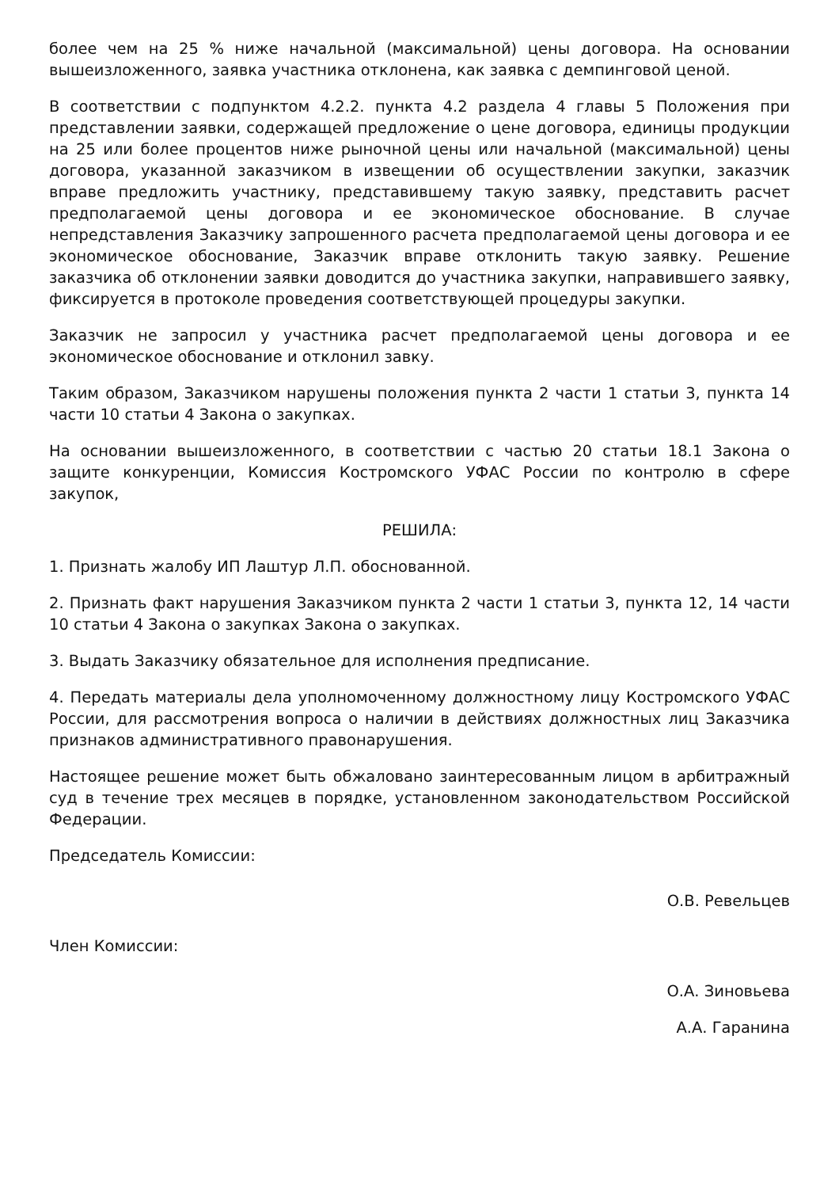более чем на 25 % ниже начальной (максимальной) цены договора. На основании вышеизложенного, заявка участника отклонена, как заявка с демпинговой ценой.
В соответствии с подпунктом 4.2.2. пункта 4.2 раздела 4 главы 5 Положения при представлении заявки, содержащей предложение о цене договора, единицы продукции на 25 или более процентов ниже рыночной цены или начальной (максимальной) цены договора, указанной заказчиком в извещении об осуществлении закупки, заказчик вправе предложить участнику, представившему такую заявку, представить расчет предполагаемой цены договора и ее экономическое обоснование. В случае непредставления Заказчику запрошенного расчета предполагаемой цены договора и ее экономическое обоснование, Заказчик вправе отклонить такую заявку. Решение заказчика об отклонении заявки доводится до участника закупки, направившего заявку, фиксируется в протоколе проведения соответствующей процедуры закупки.
Заказчик не запросил у участника расчет предполагаемой цены договора и ее экономическое обоснование и отклонил завку.
Таким образом, Заказчиком нарушены положения пункта 2 части 1 статьи 3, пункта 14 части 10 статьи 4 Закона о закупках.
На основании вышеизложенного, в соответствии с частью 20 статьи 18.1 Закона о защите конкуренции, Комиссия Костромского УФАС России по контролю в сфере закупок,
РЕШИЛА:
1. Признать жалобу ИП Лаштур Л.П. обоснованной.
2. Признать факт нарушения Заказчиком пункта 2 части 1 статьи 3, пункта 12, 14 части 10 статьи 4 Закона о закупках Закона о закупках.
3. Выдать Заказчику обязательное для исполнения предписание.
4. Передать материалы дела уполномоченному должностному лицу Костромского УФАС России, для рассмотрения вопроса о наличии в действиях должностных лиц Заказчика признаков административного правонарушения.
Настоящее решение может быть обжаловано заинтересованным лицом в арбитражный суд в течение трех месяцев в порядке, установленном законодательством Российской Федерации.
Председатель Комиссии:
О.В. Ревельцев
Член Комиссии:
О.А. Зиновьева
А.А. Гаранина